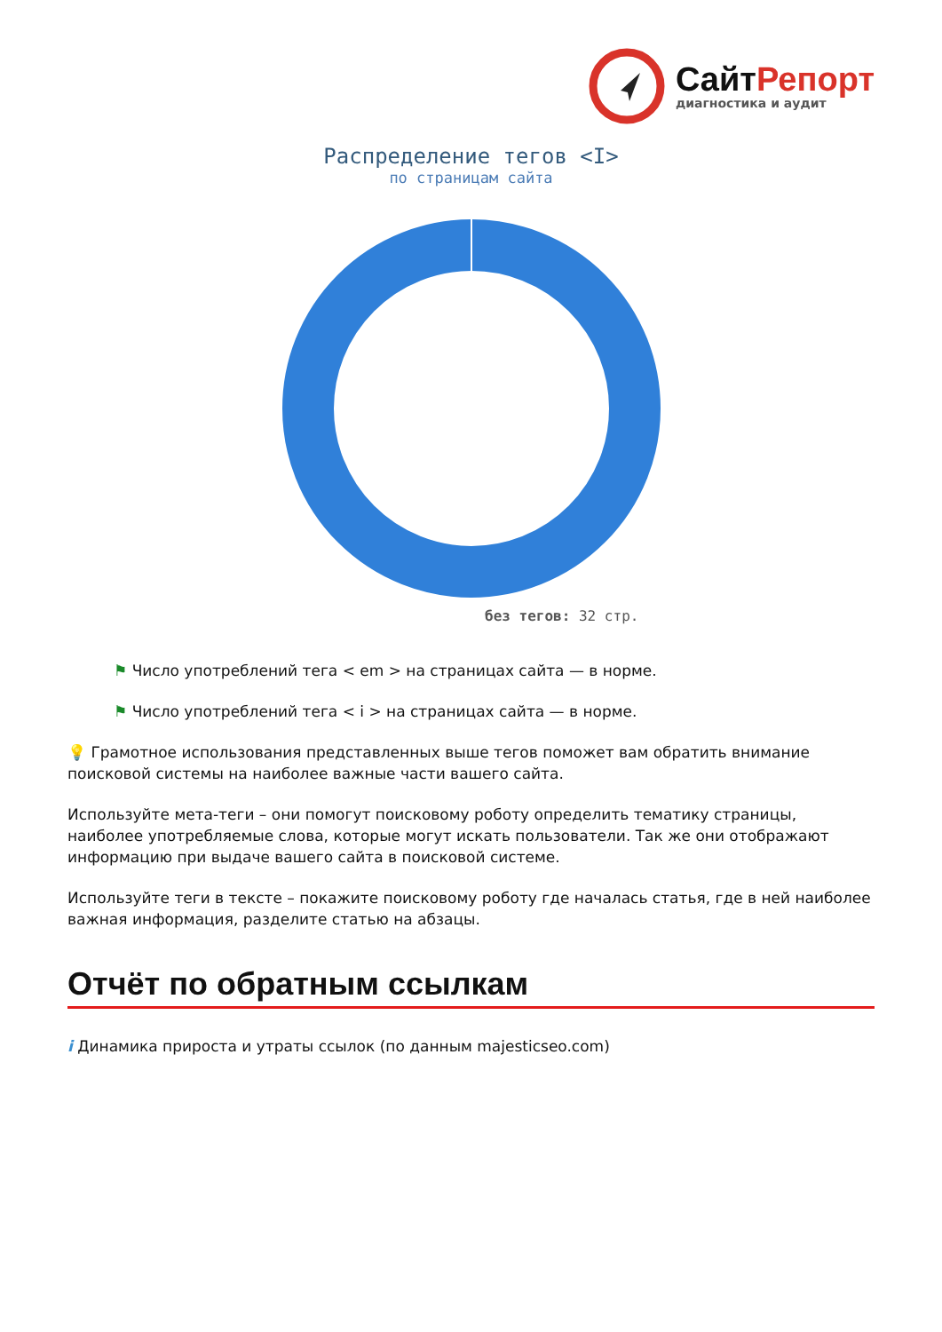СайтРепорт
диагностика и аудит
Распределение тегов <I>
по страницам сайта
без тегов: 32 стр.
⚑ Число употреблений тега < em > на страницах сайта — в норме.
⚑ Число употреблений тега < i > на страницах сайта — в норме.
💡 Грамотное использования представленных выше тегов поможет вам обратить внимание поисковой системы на наиболее важные части вашего сайта.
Используйте мета-теги – они помогут поисковому роботу определить тематику страницы, наиболее употребляемые слова, которые могут искать пользователи. Так же они отображают информацию при выдаче вашего сайта в поисковой системе.
Используйте теги в тексте – покажите поисковому роботу где началась статья, где в ней наиболее важная информация, разделите статью на абзацы.
Отчёт по обратным ссылкам
i Динамика прироста и утраты ссылок (по данным majesticseo.com)